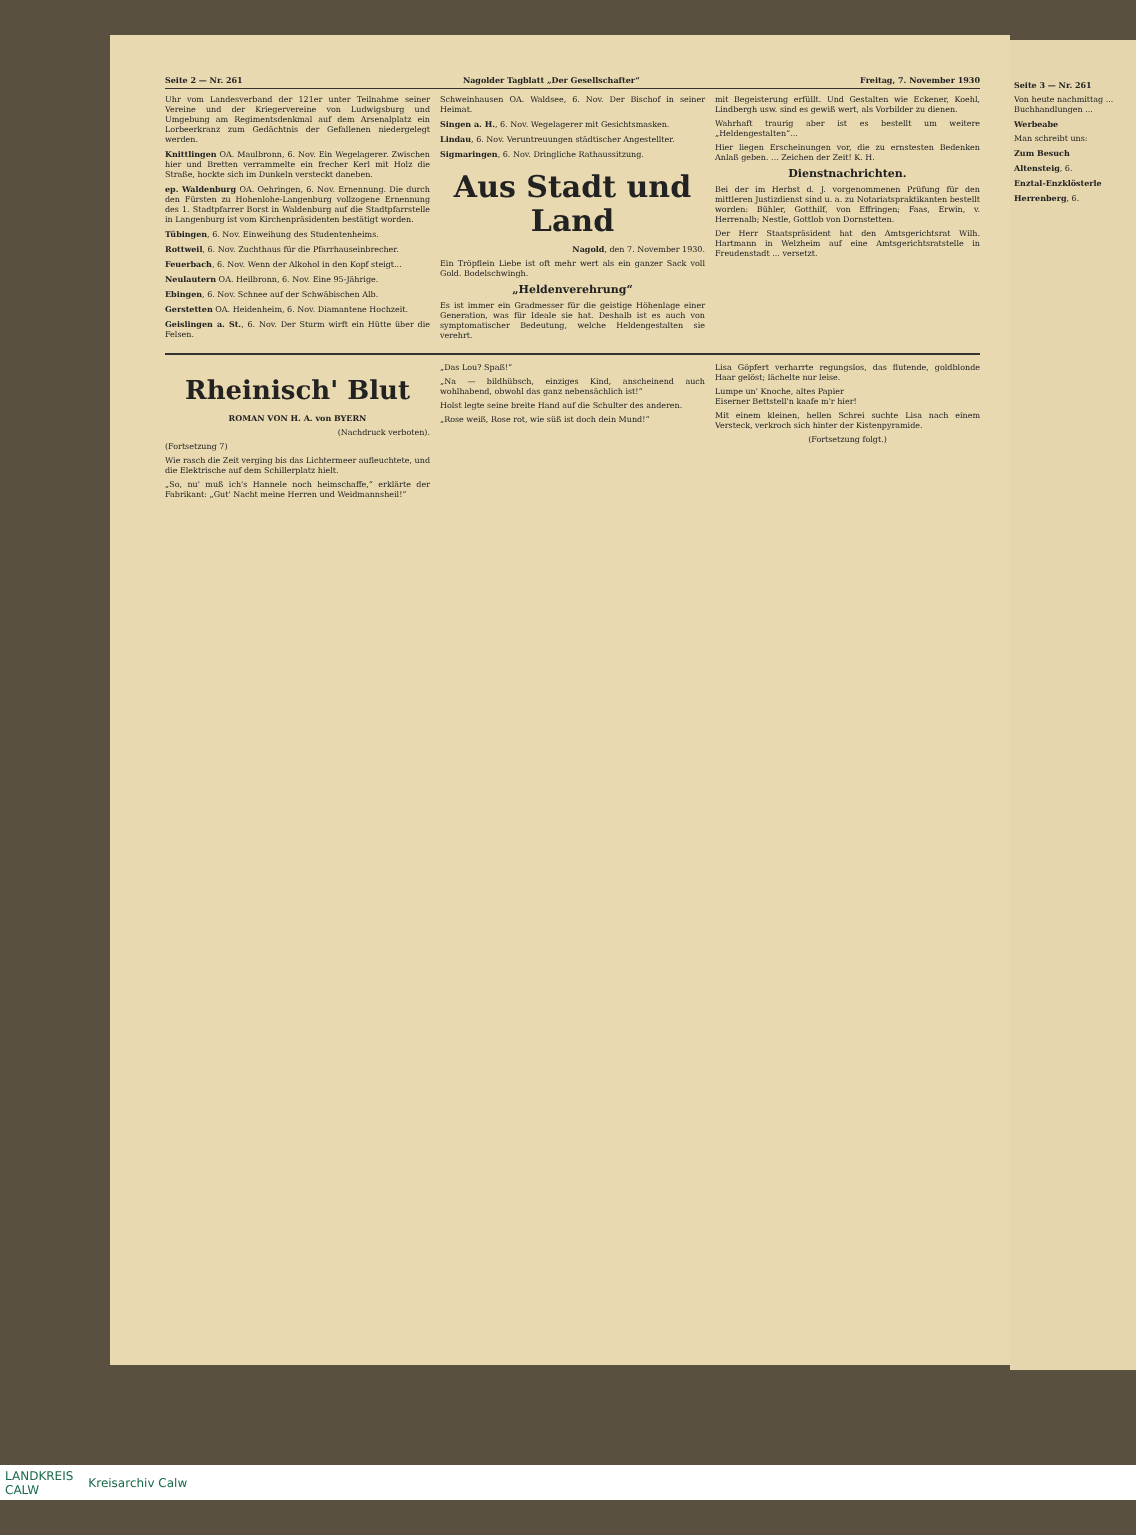Seite 2 — Nr. 261 Nagolder Tagblatt „Der Gesellschafter“Freitag, 7. November 1930
Uhr vom Landesverband der 121er unter Teilnahme seiner Vereine und der Kriegervereine von Ludwigsburg und Umgebung am Regimentsdenkmal auf dem Arsenalplatz ein Lorbeerkranz zum Gedächtnis der Gefallenen niedergelegt werden.
Knittlingen OA. Maulbronn, 6. Nov. Ein Wegelagerer. Zwischen hier und Bretten verrammelte ein frecher Kerl mit Holz die Straße, hockte sich im Dunkeln versteckt daneben.
ep. Waldenburg OA. Oehringen, 6. Nov. Ernennung. Die durch den Fürsten zu Hohenlohe-Langenburg vollzogene Ernennung des 1. Stadtpfarrer Borst in Waldenburg auf die Stadtpfarrstelle in Langenburg ist vom Kirchenpräsidenten bestätigt worden.
Tübingen, 6. Nov. Einweihung des Studentenheims.
Rottweil, 6. Nov. Zuchthaus für die Pfarrhauseinbrecher.
Feuerbach, 6. Nov. Wenn der Alkohol in den Kopf steigt...
Neulautern OA. Heilbronn, 6. Nov. Eine 95-Jährige.
Ebingen, 6. Nov. Schnee auf der Schwäbischen Alb.
Gerstetten OA. Heidenheim, 6. Nov. Diamantene Hochzeit.
Geislingen a. St., 6. Nov. Der Sturm wirft ein Hütte über die Felsen.
Schweinhausen OA. Waldsee, 6. Nov. Der Bischof in seiner Heimat.
Singen a. H., 6. Nov. Wegelagerer mit Gesichtsmasken.
Lindau, 6. Nov. Veruntreuungen städtischer Angestellter.
Sigmaringen, 6. Nov. Dringliche Rathaussitzung.
Aus Stadt und Land
Nagold, den 7. November 1930.
Ein Tröpflein Liebe ist oft mehr wert als ein ganzer Sack voll Gold. Bodelschwingh.
„Heldenverehrung“
Es ist immer ein Gradmesser für die geistige Höhenlage einer Generation, was für Ideale sie hat. Deshalb ist es auch von symptomatischer Bedeutung, welche Heldengestalten sie verehrt.
mit Begeisterung erfüllt. Und Gestalten wie Eckener, Koehl, Lindbergh usw. sind es gewiß wert, als Vorbilder zu dienen.
Wahrhaft traurig aber ist es bestellt um weitere „Heldengestalten“...
Hier liegen Erscheinungen vor, die zu ernstesten Bedenken Anlaß geben. ... Zeichen der Zeit! K. H.
Dienstnachrichten.
Bei der im Herbst d. J. vorgenommenen Prüfung für den mittleren Justizdienst sind u. a. zu Notariatspraktikanten bestellt worden: Bühler, Gotthilf, von Effringen; Faas, Erwin, v. Herrenalb; Nestle, Gottlob von Dornstetten.
Der Herr Staatspräsident hat den Amtsgerichtsrat Wilh. Hartmann in Welzheim auf eine Amtsgerichtsratstelle in Freudenstadt ... versetzt.
Rheinisch' Blut
ROMAN VON H. A. von BYERN
(Nachdruck verboten).
(Fortsetzung 7)
Wie rasch die Zeit verging bis das Lichtermeer aufleuchtete, und die Elektrische auf dem Schillerplatz hielt.
„So, nu' muß ich's Hannele noch heimschaffe,“ erklärte der Fabrikant: „Gut' Nacht meine Herren und Weidmannsheil!“
„Das Lou? Spaß!“
„Na — bildhübsch, einziges Kind, anscheinend auch wohlhabend, obwohl das ganz nebensächlich ist!“
Holst legte seine breite Hand auf die Schulter des anderen.
„Rose weiß, Rose rot, wie süß ist doch dein Mund!“
Lisa Göpfert verharrte regungslos, das flutende, goldblonde Haar gelöst; lächelte nur leise.
Lumpe un' Knoche, altes Papier
Eiserner Bettstell'n kaafe m'r hier!
Mit einem kleinen, hellen Schrei suchte Lisa nach einem Versteck, verkroch sich hinter der Kistenpyramide.
(Fortsetzung folgt.)
Seite 3 — Nr. 261
Von heute nachmittag ... Buchhandlungen ...
Werbeabe
Man schreibt uns:
Zum Besuch
Altensteig, 6.
Enztal-Enzklösterle
Herrenberg, 6.
LANDKREIS
CALW Kreisarchiv Calw